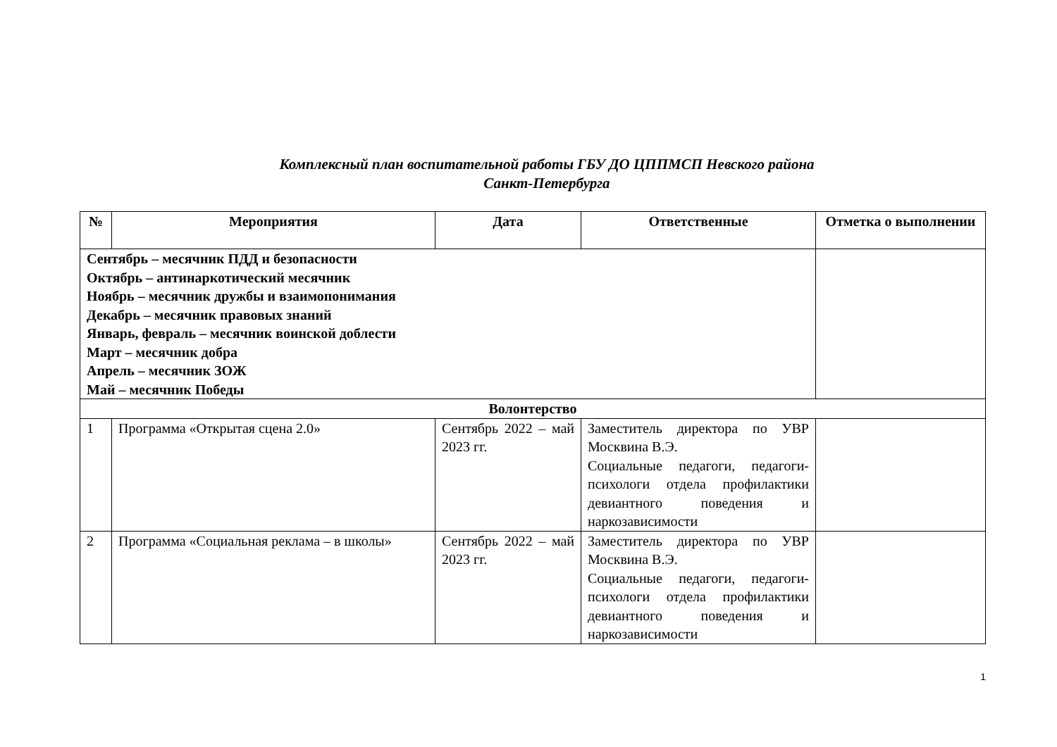Комплексный план воспитательной работы ГБУ ДО ЦППМСП Невского района
Санкт-Петербурга
| № | Мероприятия | Дата | Ответственные | Отметка о выполнении |
| --- | --- | --- | --- | --- |
| Сентябрь – месячник ПДД и безопасности Октябрь – антинаркотический месячник Ноябрь – месячник дружбы и взаимопонимания Декабрь – месячник правовых знаний Январь, февраль – месячник воинской доблести Март – месячник добра Апрель – месячник ЗОЖ Май – месячник Победы | | | | |
| Волонтерство | | | | |
| 1 | Программа «Открытая сцена 2.0» | Сентябрь 2022 – май 2023 гг. | Заместитель директора по УВР Москвина В.Э. Социальные педагоги, педагоги-психологи отдела профилактики девиантного поведения и наркозависимости | |
| 2 | Программа «Социальная реклама – в школы» | Сентябрь 2022 – май 2023 гг. | Заместитель директора по УВР Москвина В.Э. Социальные педагоги, педагоги-психологи отдела профилактики девиантного поведения и наркозависимости | |
1